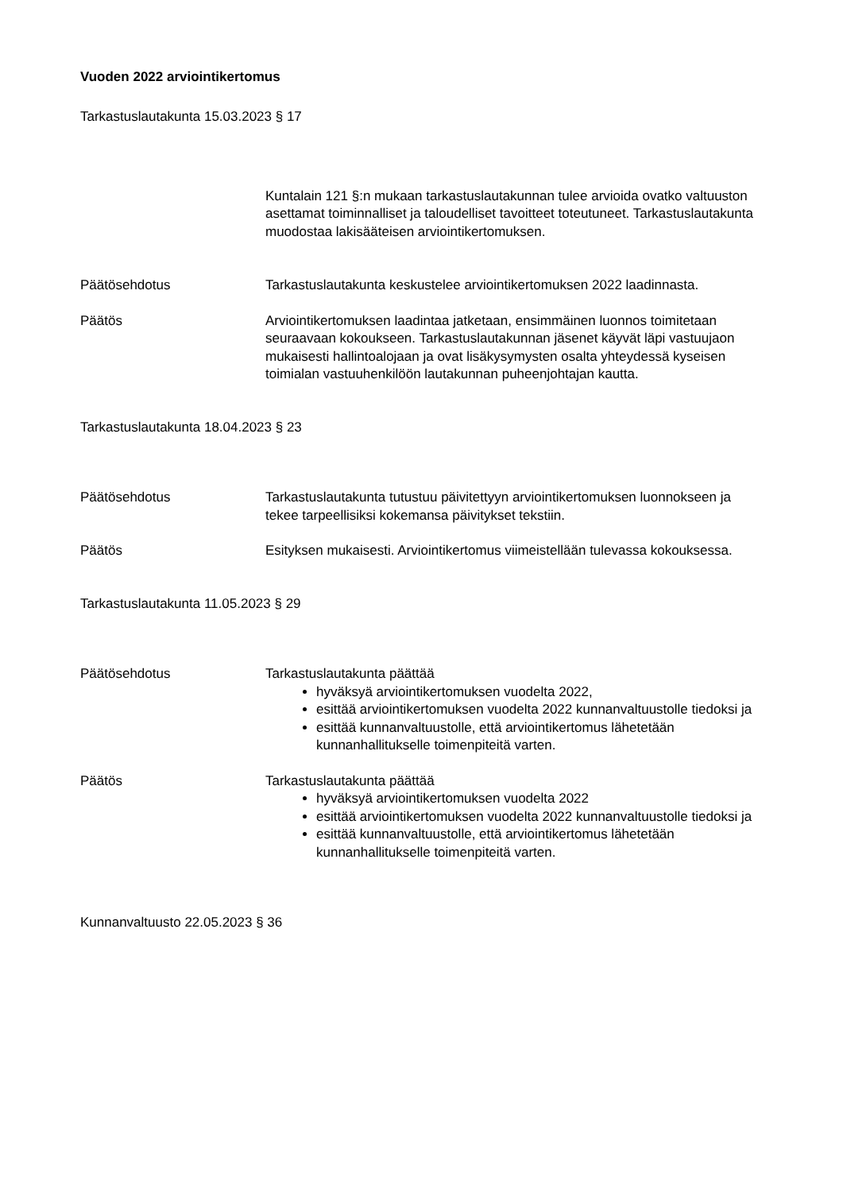Vuoden 2022 arviointikertomus
Tarkastuslautakunta 15.03.2023 § 17
Kuntalain 121 §:n mukaan tarkastuslautakunnan tulee arvioida ovatko valtuuston asettamat toiminnalliset ja taloudelliset tavoitteet toteutuneet. Tarkastuslautakunta muodostaa lakisääteisen arviointikertomuksen.
Päätösehdotus Tarkastuslautakunta keskustelee arviointikertomuksen 2022 laadinnasta.
Päätös Arviointikertomuksen laadintaa jatketaan, ensimmäinen luonnos toimitetaan seuraavaan kokoukseen. Tarkastuslautakunnan jäsenet käyvät läpi vastuujaon mukaisesti hallintoaloja­an ja ovat lisäkysymysten osalta yhteydessä kyseisen toimialan vastuuhenkilöön lautakunnan puheenjohtajan kautta.
Tarkastuslautakunta 18.04.2023 § 23
Päätösehdotus Tarkastuslautakunta tutustuu päivitettyyn arviointikertomuksen luonnokseen ja tekee tarpeellisiksi kokemansa päivitykset tekstiin.
Päätös Esityksen mukaisesti. Arviointikertomus viimeistellään tulevassa kokouksessa.
Tarkastuslautakunta 11.05.2023 § 29
Päätösehdotus Tarkastuslautakunta päättää
hyväksyä arviointikertomuksen vuodelta 2022,
esittää arviointikertomuksen vuodelta 2022 kunnanvaltuustolle tiedoksi ja
esittää kunnanvaltuustolle, että arviointikertomus lähetetään kunnanhallitukselle toimenpiteitä varten.
Päätös Tarkastuslautakunta päättää
hyväksyä arviointikertomuksen vuodelta 2022
esittää arviointikertomuksen vuodelta 2022 kunnanvaltuustolle tiedoksi ja
esittää kunnanvaltuustolle, että arviointikertomus lähetetään kunnanhallitukselle toimenpiteitä varten.
Kunnanvaltuusto 22.05.2023 § 36